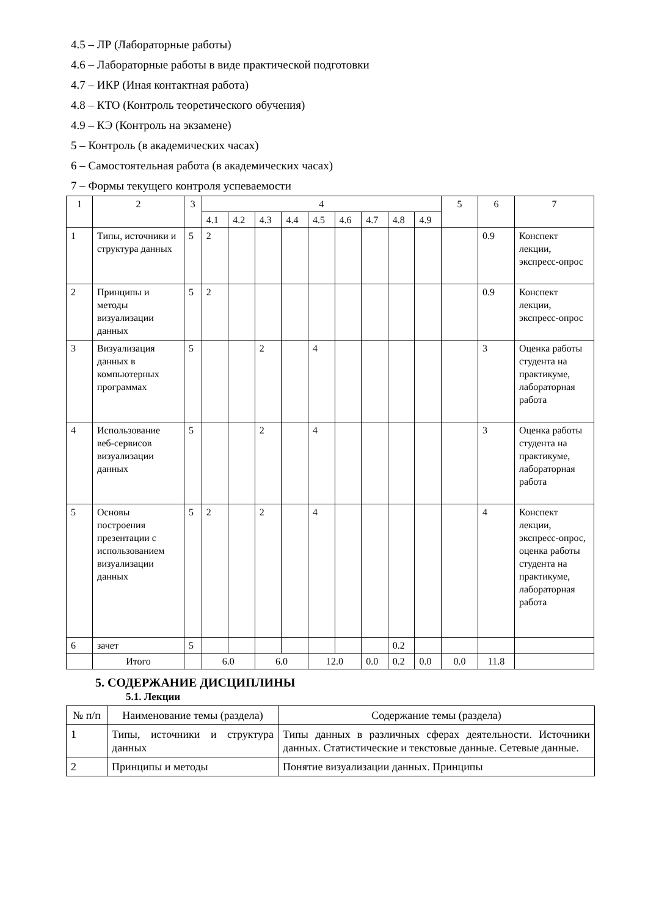4.5 – ЛР (Лабораторные работы)
4.6 – Лабораторные работы в виде практической подготовки
4.7 – ИКР (Иная контактная работа)
4.8 – КТО (Контроль теоретического обучения)
4.9 – КЭ (Контроль на экзамене)
5 – Контроль (в академических часах)
6 – Самостоятельная работа (в академических часах)
7 – Формы текущего контроля успеваемости
| 1 | 2 | 3 | 4 | | | | | | | | | 5 | 6 | 7 |
| | | | 4.1 | 4.2 | 4.3 | 4.4 | 4.5 | 4.6 | 4.7 | 4.8 | 4.9 | | | |
| 1 | Типы, источники и структура данных | 5 | 2 | | | | | | | | | | 0.9 | Конспект лекции, экспресс-опрос |
| 2 | Принципы и методы визуализации данных | 5 | 2 | | | | | | | | | | 0.9 | Конспект лекции, экспресс-опрос |
| 3 | Визуализация данных в компьютерных программах | 5 | | | 2 | | 4 | | | | | | 3 | Оценка работы студента на практикуме, лабораторная работа |
| 4 | Использование веб-сервисов визуализации данных | 5 | | | 2 | | 4 | | | | | | 3 | Оценка работы студента на практикуме, лабораторная работа |
| 5 | Основы построения презентации с использованием визуализации данных | 5 | 2 | | 2 | | 4 | | | | | | 4 | Конспект лекции, экспресс-опрос, оценка работы студента на практикуме, лабораторная работа |
| 6 | зачет | 5 | | | | | | | | 0.2 | | | | |
| | Итого | | 6.0 | | 6.0 | | 12.0 | | 0.0 | 0.2 | 0.0 | 0.0 | 11.8 | |
5. СОДЕРЖАНИЕ ДИСЦИПЛИНЫ
5.1. Лекции
| № п/п | Наименование темы (раздела) | Содержание темы (раздела) |
| 1 | Типы, источники и структура данных | Типы данных в различных сферах деятельности. Источники данных. Статистические и текстовые данные. Сетевые данные. |
| 2 | Принципы и методы | Понятие визуализации данных. Принципы |